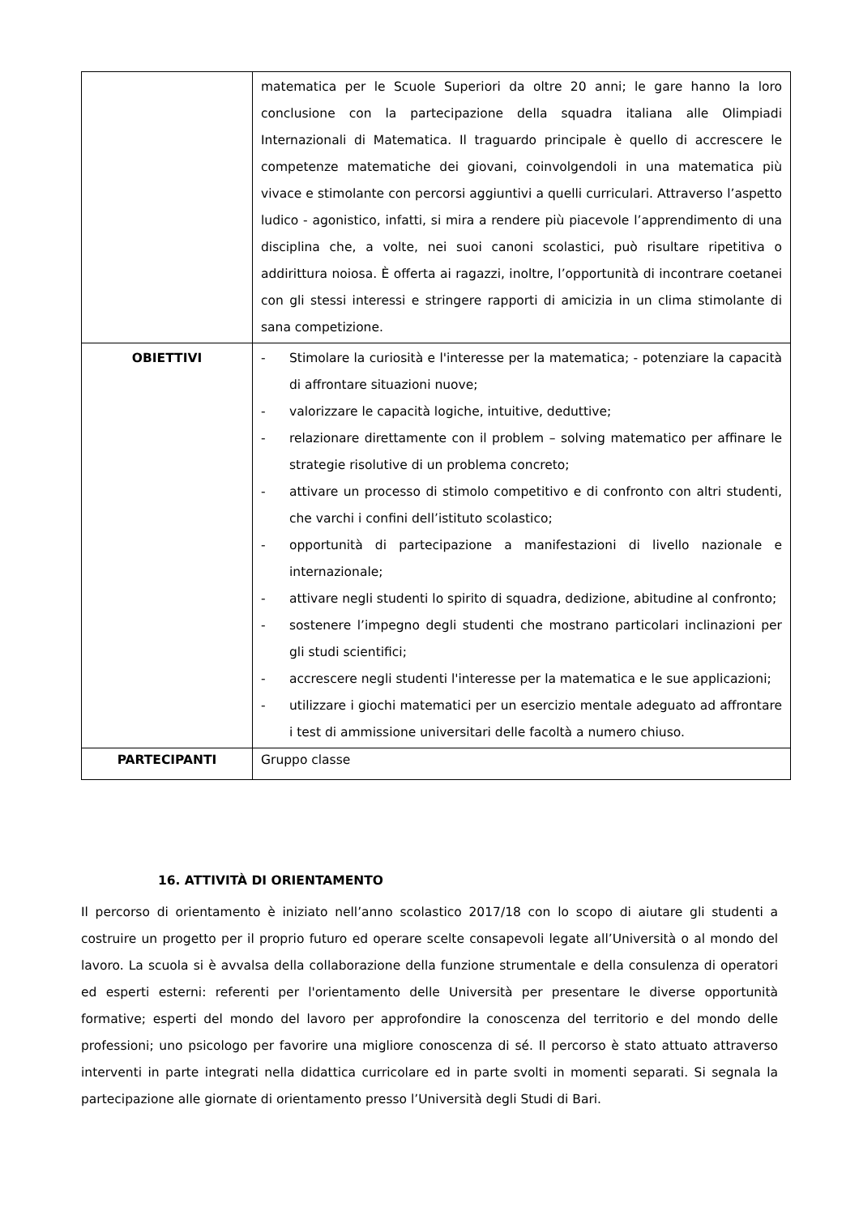| | matematica per le Scuole Superiori da oltre 20 anni; le gare hanno la loro conclusione con la partecipazione della squadra italiana alle Olimpiadi Internazionali di Matematica. Il traguardo principale è quello di accrescere le competenze matematiche dei giovani, coinvolgendoli in una matematica più vivace e stimolante con percorsi aggiuntivi a quelli curriculari. Attraverso l’aspetto ludico - agonistico, infatti, si mira a rendere più piacevole l’apprendimento di una disciplina che, a volte, nei suoi canoni scolastici, può risultare ripetitiva o addirittura noiosa. È offerta ai ragazzi, inoltre, l’opportunità di incontrare coetanei con gli stessi interessi e stringere rapporti di amicizia in un clima stimolante di sana competizione. |
| OBIETTIVI | - Stimolare la curiosità e l'interesse per la matematica; - potenziare la capacità di affrontare situazioni nuove; - valorizzare le capacità logiche, intuitive, deduttive; - relazionare direttamente con il problem – solving matematico per affinare le strategie risolutive di un problema concreto; - attivare un processo di stimolo competitivo e di confronto con altri studenti, che varchi i confini dell’istituto scolastico; - opportunità di partecipazione a manifestazioni di livello nazionale e internazionale; - attivare negli studenti lo spirito di squadra, dedizione, abitudine al confronto; - sostenere l’impegno degli studenti che mostrano particolari inclinazioni per gli studi scientifici; - accrescere negli studenti l'interesse per la matematica e le sue applicazioni; - utilizzare i giochi matematici per un esercizio mentale adeguato ad affrontare i test di ammissione universitari delle facoltà a numero chiuso. |
| PARTECIPANTI | Gruppo classe |
16. ATTIVITÀ DI ORIENTAMENTO
Il percorso di orientamento è iniziato nell’anno scolastico 2017/18 con lo scopo di aiutare gli studenti a costruire un progetto per il proprio futuro ed operare scelte consapevoli legate all’Università o al mondo del lavoro. La scuola si è avvalsa della collaborazione della funzione strumentale e della consulenza di operatori ed esperti esterni: referenti per l'orientamento delle Università per presentare le diverse opportunità formative; esperti del mondo del lavoro per approfondire la conoscenza del territorio e del mondo delle professioni; uno psicologo per favorire una migliore conoscenza di sé. Il percorso è stato attuato attraverso interventi in parte integrati nella didattica curricolare ed in parte svolti in momenti separati. Si segnala la partecipazione alle giornate di orientamento presso l’Università degli Studi di Bari.